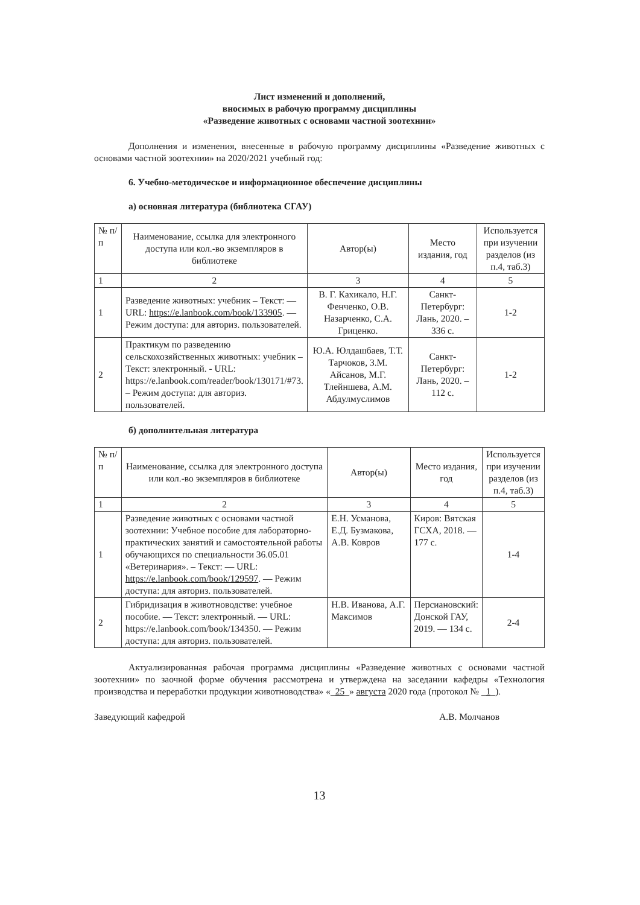Лист изменений и дополнений,
вносимых в рабочую программу дисциплины
«Разведение животных с основами частной зоотехнии»
Дополнения и изменения, внесенные в рабочую программу дисциплины «Разведение животных с основами частной зоотехнии» на 2020/2021 учебный год:
6. Учебно-методическое и информационное обеспечение дисциплины
а) основная литература (библиотека СГАУ)
| № п/п | Наименование, ссылка для электронного доступа или кол.-во экземпляров в библиотеке | Автор(ы) | Место издания, год | Используется при изучении разделов (из п.4, таб.3) |
| --- | --- | --- | --- | --- |
| 1 | 2 | 3 | 4 | 5 |
| 1 | Разведение животных: учебник – Текст: — URL: https://e.lanbook.com/book/133905 . — Режим доступа: для авториз. пользователей. | В. Г. Кахикало, Н.Г. Фенченко, О.В. Назарченко, С.А. Гриценко. | Санкт-Петербург: Лань, 2020. – 336 с. | 1-2 |
| 2 | Практикум по разведению сельскохозяйственных животных: учебник – Текст: электронный. - URL: https://e.lanbook.com/reader/book/130171/#73. – Режим доступа: для авториз. пользователей. | Ю.А. Юлдашбаев, Т.Т. Тарчоков, З.М. Айсанов, М.Г. Тлейншева, А.М. Абдулмуслимов | Санкт-Петербург: Лань, 2020. – 112 с. | 1-2 |
б) дополнительная литература
| № п/п | Наименование, ссылка для электронного доступа или кол.-во экземпляров в библиотеке | Автор(ы) | Место издания, год | Используется при изучении разделов (из п.4, таб.3) |
| --- | --- | --- | --- | --- |
| 1 | 2 | 3 | 4 | 5 |
| 1 | Разведение животных с основами частной зоотехнии: Учебное пособие для лабораторно-практических занятий и самостоятельной работы обучающихся по специальности 36.05.01 «Ветеринария». – Текст: — URL: https://e.lanbook.com/book/129597 . — Режим доступа: для авториз. пользователей. | Е.Н. Усманова, Е.Д. Бузмакова, А.В. Ковров | Киров: Вятская ГСХА, 2018. — 177 с. | 1-4 |
| 2 | Гибридизация в животноводстве: учебное пособие. — Текст: электронный. — URL: https://e.lanbook.com/book/134350. — Режим доступа: для авториз. пользователей. | Н.В. Иванова, А.Г. Максимов | Персиановский: Донской ГАУ, 2019. — 134 с. | 2-4 |
Актуализированная рабочая программа дисциплины «Разведение животных с основами частной зоотехнии» по заочной форме обучения рассмотрена и утверждена на заседании кафедры «Технология производства и переработки продукции животноводства» «_25_» августа 2020 года (протокол № _1_).
Заведующий кафедрой А.В. Молчанов
13